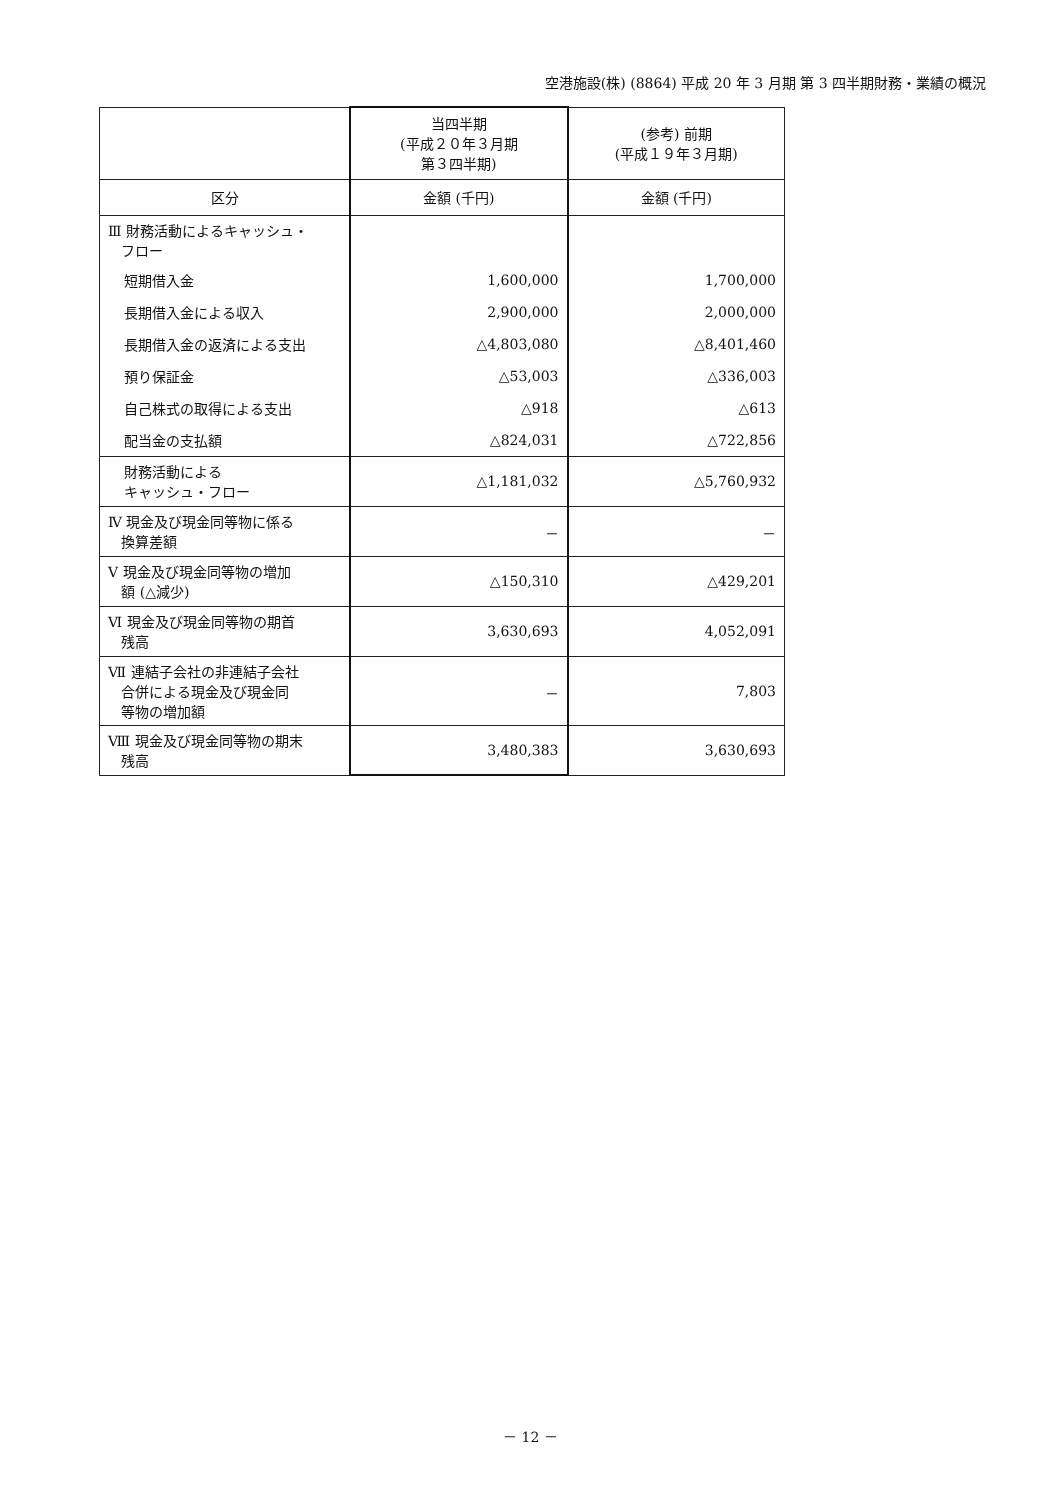空港施設(株) (8864) 平成 20 年 3 月期 第 3 四半期財務・業績の概況
| | 当四半期 (平成２０年３月期 第３四半期) | (参考) 前期 (平成１９年３月期) |
| --- | --- | --- |
| 区分 | 金額 (千円) | 金額 (千円) |
| Ⅲ 財務活動によるキャッシュ・ フロー | | |
| 短期借入金 | 1,600,000 | 1,700,000 |
| 長期借入金による収入 | 2,900,000 | 2,000,000 |
| 長期借入金の返済による支出 | △4,803,080 | △8,401,460 |
| 預り保証金 | △53,003 | △336,003 |
| 自己株式の取得による支出 | △918 | △613 |
| 配当金の支払額 | △824,031 | △722,856 |
| 財務活動による キャッシュ・フロー | △1,181,032 | △5,760,932 |
| Ⅳ 現金及び現金同等物に係る 換算差額 | － | － |
| Ⅴ 現金及び現金同等物の増加 額 (△減少) | △150,310 | △429,201 |
| Ⅵ 現金及び現金同等物の期首 残高 | 3,630,693 | 4,052,091 |
| Ⅶ 連結子会社の非連結子会社 合併による現金及び現金同 等物の増加額 | － | 7,803 |
| Ⅷ 現金及び現金同等物の期末 残高 | 3,480,383 | 3,630,693 |
－ 12 －